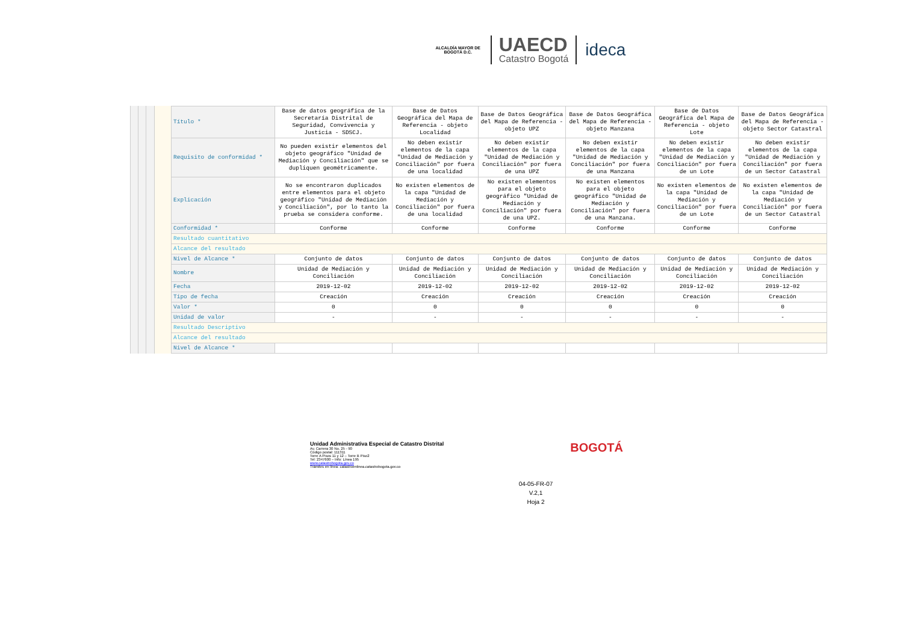ALCALDÍA MAYOR DE BOGOTÁ D.C.
UAECD
Catastro Bogotá
ideca
| Título * | Base de datos geográfica de la Secretaría Distrital de Seguridad, Convivencia y Justicia - SDSCJ. | Base de Datos Geográfica del Mapa de Referencia - objeto Localidad | Base de Datos Geográfica del Mapa de Referencia - objeto UPZ | Base de Datos Geográfica del Mapa de Referencia - objeto Manzana | Base de Datos Geográfica del Mapa de Referencia - objeto Lote | Base de Datos Geográfica del Mapa de Referencia - objeto Sector Catastral |
| Requisito de conformidad * | No pueden existir elementos del objeto geográfico "Unidad de Mediación y Conciliación" que se dupliquen geométricamente. | No deben existir elementos de la capa "Unidad de Mediación y Conciliación" por fuera de una localidad | No deben existir elementos de la capa "Unidad de Mediación y Conciliación" por fuera de una UPZ | No deben existir elementos de la capa "Unidad de Mediación y Conciliación" por fuera de una Manzana | No deben existir elementos de la capa "Unidad de Mediación y Conciliación" por fuera de un Lote | No deben existir elementos de la capa "Unidad de Mediación y Conciliación" por fuera de un Sector Catastral |
| Explicación | No se encontraron duplicados entre elementos para el objeto geográfico "Unidad de Mediación y Conciliación", por lo tanto la prueba se considera conforme. | No existen elementos de la capa "Unidad de Mediación y Conciliación" por fuera de una localidad | No existen elementos para el objeto geográfico "Unidad de Mediación y Conciliación" por fuera de una UPZ. | No existen elementos para el objeto geográfico "Unidad de Mediación y Conciliación" por fuera de una Manzana. | No existen elementos de la capa "Unidad de Mediación y Conciliación" por fuera de un Lote | No existen elementos de la capa "Unidad de Mediación y Conciliación" por fuera de un Sector Catastral |
| Conformidad * | Conforme | Conforme | Conforme | Conforme | Conforme | Conforme |
| Resultado cuantitativo | | | | | | |
| Alcance del resultado | | | | | | |
| Nivel de Alcance * | Conjunto de datos | Conjunto de datos | Conjunto de datos | Conjunto de datos | Conjunto de datos | Conjunto de datos |
| Nombre | Unidad de Mediación y Conciliación | Unidad de Mediación y Conciliación | Unidad de Mediación y Conciliación | Unidad de Mediación y Conciliación | Unidad de Mediación y Conciliación | Unidad de Mediación y Conciliación |
| Fecha | 2019-12-02 | 2019-12-02 | 2019-12-02 | 2019-12-02 | 2019-12-02 | 2019-12-02 |
| Tipo de fecha | Creación | Creación | Creación | Creación | Creación | Creación |
| Valor * | 0 | 0 | 0 | 0 | 0 | 0 |
| Unidad de valor | - | - | - | - | - | - |
| Resultado Descriptivo | | | | | | |
| Alcance del resultado | | | | | | |
| Nivel de Alcance * | | | | | | |
Unidad Administrativa Especial de Catastro Distrital
Av. Carrera 30 No. 25 - 90
Código postal: 111311
Torre A Pisos 11 y 12 – Torre B Piso2
Tel: 2347600 – Info: Línea 195
www.catastrobogota.gov.co
Trámites en línea: catastroenlinea.catastrobogota.gov.co
BOGOTÁ
04-05-FR-07
V.2,1
Hoja 2